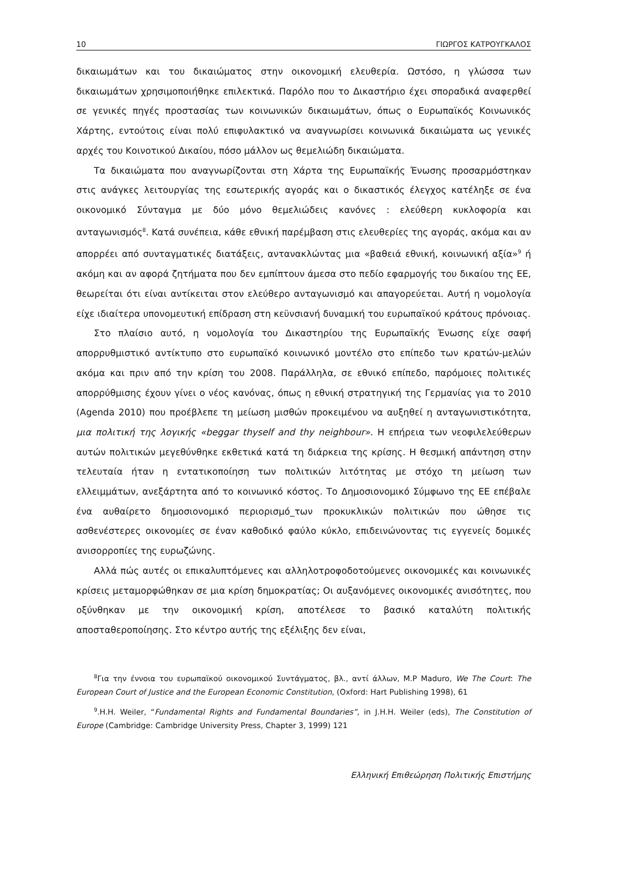10 ΓΙΩΡΓΟΣ ΚΑΤΡΟΥΓΚΑΛΟΣ
δικαιωμάτων και του δικαιώματος στην οικονομική ελευθερία. Ωστόσο, η γλώσσα των δικαιωμάτων χρησιμοποιήθηκε επιλεκτικά. Παρόλο που το Δικαστήριο έχει σποραδικά αναφερθεί σε γενικές πηγές προστασίας των κοινωνικών δικαιωμάτων, όπως ο Ευρωπαϊκός Κοινωνικός Χάρτης, εντούτοις είναι πολύ επιφυλακτικό να αναγνωρίσει κοινωνικά δικαιώματα ως γενικές αρχές του Κοινοτικού Δικαίου, πόσο μάλλον ως θεμελιώδη δικαιώματα.
Τα δικαιώματα που αναγνωρίζονται στη Χάρτα της Ευρωπαϊκής Ένωσης προσαρμόστηκαν στις ανάγκες λειτουργίας της εσωτερικής αγοράς και ο δικαστικός έλεγχος κατέληξε σε ένα οικονομικό Σύνταγμα με δύο μόνο θεμελιώδεις κανόνες : ελεύθερη κυκλοφορία και ανταγωνισμός<sup>8</sup>. Κατά συνέπεια, κάθε εθνική παρέμβαση στις ελευθερίες της αγοράς, ακόμα και αν απορρέει από συνταγματικές διατάξεις, αντανακλώντας μια «βαθειά εθνική, κοινωνική αξία»<sup>9</sup> ή ακόμη και αν αφορά ζητήματα που δεν εμπίπτουν άμεσα στο πεδίο εφαρμογής του δικαίου της ΕΕ, θεωρείται ότι είναι αντίκειται στον ελεύθερο ανταγωνισμό και απαγορεύεται. Αυτή η νομολογία είχε ιδιαίτερα υπονομευτική επίδραση στη κεϋνσιανή δυναμική του ευρωπαϊκού κράτους πρόνοιας.
Στο πλαίσιο αυτό, η νομολογία του Δικαστηρίου της Ευρωπαϊκής Ένωσης είχε σαφή απορρυθμιστικό αντίκτυπο στο ευρωπαϊκό κοινωνικό μοντέλο στο επίπεδο των κρατών-μελών ακόμα και πριν από την κρίση του 2008. Παράλληλα, σε εθνικό επίπεδο, παρόμοιες πολιτικές απορρύθμισης έχουν γίνει ο νέος κανόνας, όπως η εθνική στρατηγική της Γερμανίας για το 2010 (Agenda 2010) που προέβλεπε τη μείωση μισθών προκειμένου να αυξηθεί η ανταγωνιστικότητα, μια πολιτική της λογικής «beggar thyself and thy neighbour». Η επήρεια των νεοφιλελεύθερων αυτών πολιτικών μεγεθύνθηκε εκθετικά κατά τη διάρκεια της κρίσης. Η θεσμική απάντηση στην τελευταία ήταν η εντατικοποίηση των πολιτικών λιτότητας με στόχο τη μείωση των ελλειμμάτων, ανεξάρτητα από το κοινωνικό κόστος. Το Δημοσιονομικό Σύμφωνο της ΕΕ επέβαλε ένα αυθαίρετο δημοσιονομικό περιορισμό_των προκυκλικών πολιτικών που ώθησε τις ασθενέστερες οικονομίες σε έναν καθοδικό φαύλο κύκλο, επιδεινώνοντας τις εγγενείς δομικές ανισορροπίες της ευρωζώνης.
Αλλά πώς αυτές οι επικαλυπτόμενες και αλληλοτροφοδοτούμενες οικονομικές και κοινωνικές κρίσεις μεταμορφώθηκαν σε μια κρίση δημοκρατίας; Οι αυξανόμενες οικονομικές ανισότητες, που οξύνθηκαν με την οικονομική κρίση, αποτέλεσε το βασικό καταλύτη πολιτικής αποσταθεροποίησης. Στο κέντρο αυτής της εξέλιξης δεν είναι,
<sup>8</sup> Για την έννοια του ευρωπαϊκού οικονομικού Συντάγματος, βλ., αντί άλλων, M.P Maduro, We The Court: The European Court of Justice and the European Economic Constitution, (Oxford: Hart Publishing 1998), 61
<sup>9</sup>.H.H. Weiler, “Fundamental Rights and Fundamental Boundaries”, in J.H.H. Weiler (eds), The Constitution of Europe (Cambridge: Cambridge University Press, Chapter 3, 1999) 121
Ελληνική Επιθεώρηση Πολιτικής Επιστήμης